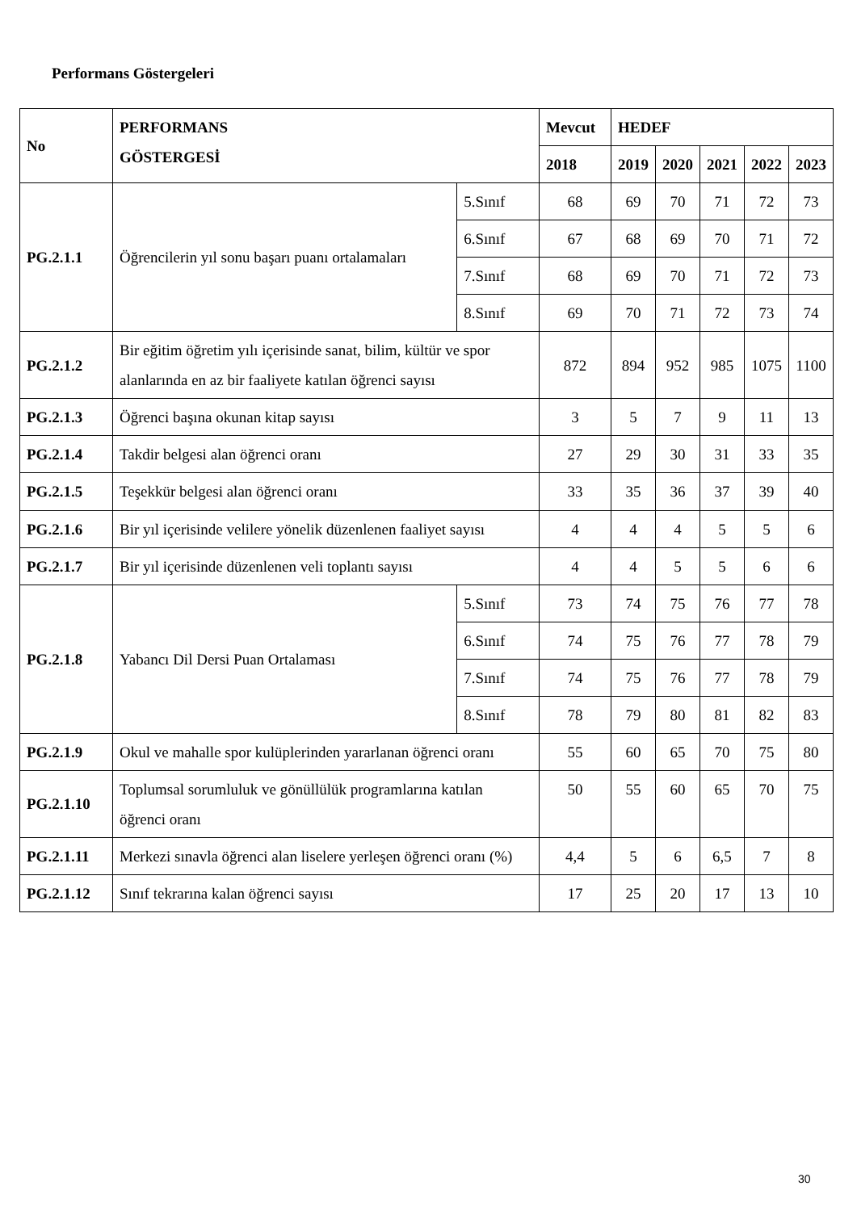Performans Göstergeleri
| No | PERFORMANS GÖSTERGESİ | | Mevcut | HEDEF | | | | |
| --- | --- | --- | --- | --- | --- | --- | --- | --- |
| | | | 2018 | 2019 | 2020 | 2021 | 2022 | 2023 |
| PG.2.1.1 | Öğrencilerin yıl sonu başarı puanı ortalamaları | 5.Sınıf | 68 | 69 | 70 | 71 | 72 | 73 |
| | | 6.Sınıf | 67 | 68 | 69 | 70 | 71 | 72 |
| | | 7.Sınıf | 68 | 69 | 70 | 71 | 72 | 73 |
| | | 8.Sınıf | 69 | 70 | 71 | 72 | 73 | 74 |
| PG.2.1.2 | Bir eğitim öğretim yılı içerisinde sanat, bilim, kültür ve spor alanlarında en az bir faaliyete katılan öğrenci sayısı | | 872 | 894 | 952 | 985 | 1075 | 1100 |
| PG.2.1.3 | Öğrenci başına okunan kitap sayısı | | 3 | 5 | 7 | 9 | 11 | 13 |
| PG.2.1.4 | Takdir belgesi alan öğrenci oranı | | 27 | 29 | 30 | 31 | 33 | 35 |
| PG.2.1.5 | Teşekkür belgesi alan öğrenci oranı | | 33 | 35 | 36 | 37 | 39 | 40 |
| PG.2.1.6 | Bir yıl içerisinde velilere yönelik düzenlenen faaliyet sayısı | | 4 | 4 | 4 | 5 | 5 | 6 |
| PG.2.1.7 | Bir yıl içerisinde düzenlenen veli toplantı sayısı | | 4 | 4 | 5 | 5 | 6 | 6 |
| PG.2.1.8 | Yabancı Dil Dersi Puan Ortalaması | 5.Sınıf | 73 | 74 | 75 | 76 | 77 | 78 |
| | | 6.Sınıf | 74 | 75 | 76 | 77 | 78 | 79 |
| | | 7.Sınıf | 74 | 75 | 76 | 77 | 78 | 79 |
| | | 8.Sınıf | 78 | 79 | 80 | 81 | 82 | 83 |
| PG.2.1.9 | Okul ve mahalle spor kulüplerinden yararlanan öğrenci oranı | | 55 | 60 | 65 | 70 | 75 | 80 |
| PG.2.1.10 | Toplumsal sorumluluk ve gönüllülük programlarına katılan öğrenci oranı | | 50 | 55 | 60 | 65 | 70 | 75 |
| PG.2.1.11 | Merkezi sınavla öğrenci alan liselere yerleşen öğrenci oranı (%) | | 4,4 | 5 | 6 | 6,5 | 7 | 8 |
| PG.2.1.12 | Sınıf tekrarına kalan öğrenci sayısı | | 17 | 25 | 20 | 17 | 13 | 10 |
30